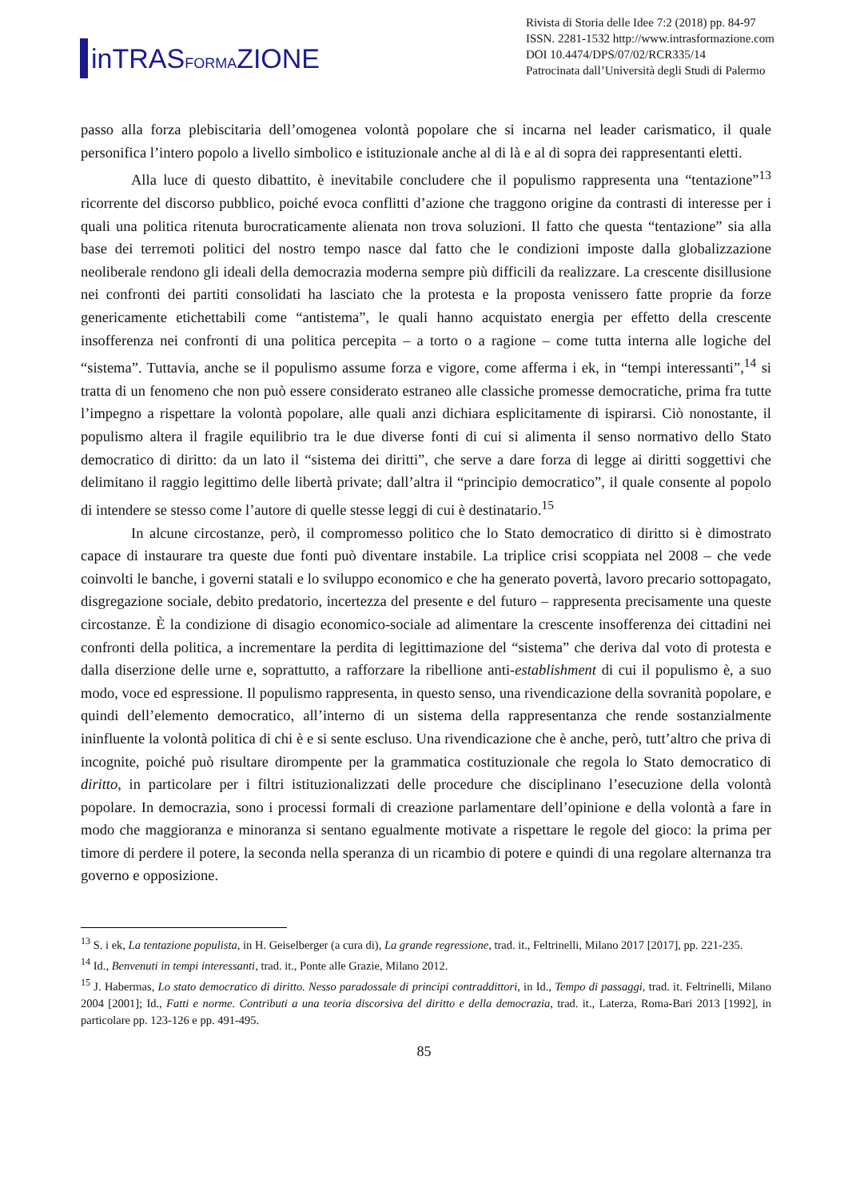inTRASFORMAZIONE
Rivista di Storia delle Idee 7:2 (2018) pp. 84-97
ISSN. 2281-1532 http://www.intrasformazione.com
DOI 10.4474/DPS/07/02/RCR335/14
Patrocinata dall’Università degli Studi di Palermo
passo alla forza plebiscitaria dell’omogenea volontà popolare che si incarna nel leader carismatico, il quale personifica l’intero popolo a livello simbolico e istituzionale anche al di là e al di sopra dei rappresentanti eletti.
Alla luce di questo dibattito, è inevitabile concludere che il populismo rappresenta una “tentazione”<sup>13</sup> ricorrente del discorso pubblico, poiché evoca conflitti d’azione che traggono origine da contrasti di interesse per i quali una politica ritenuta burocraticamente alienata non trova soluzioni. Il fatto che questa “tentazione” sia alla base dei terremoti politici del nostro tempo nasce dal fatto che le condizioni imposte dalla globalizzazione neoliberale rendono gli ideali della democrazia moderna sempre più difficili da realizzare. La crescente disillusione nei confronti dei partiti consolidati ha lasciato che la protesta e la proposta venissero fatte proprie da forze genericamente etichettabili come “antistema”, le quali hanno acquistato energia per effetto della crescente insofferenza nei confronti di una politica percepita – a torto o a ragione – come tutta interna alle logiche del “sistema”. Tuttavia, anche se il populismo assume forza e vigore, come afferma i ek, in “tempi interessanti”,<sup>14</sup> si tratta di un fenomeno che non può essere considerato estraneo alle classiche promesse democratiche, prima fra tutte l’impegno a rispettare la volontà popolare, alle quali anzi dichiara esplicitamente di ispirarsi. Ciò nonostante, il populismo altera il fragile equilibrio tra le due diverse fonti di cui si alimenta il senso normativo dello Stato democratico di diritto: da un lato il “sistema dei diritti”, che serve a dare forza di legge ai diritti soggettivi che delimitano il raggio legittimo delle libertà private; dall’altra il “principio democratico”, il quale consente al popolo di intendere se stesso come l’autore di quelle stesse leggi di cui è destinatario.<sup>15</sup>
In alcune circostanze, però, il compromesso politico che lo Stato democratico di diritto si è dimostrato capace di instaurare tra queste due fonti può diventare instabile. La triplice crisi scoppiata nel 2008 – che vede coinvolti le banche, i governi statali e lo sviluppo economico e che ha generato povertà, lavoro precario sottopagato, disgregazione sociale, debito predatorio, incertezza del presente e del futuro – rappresenta precisamente una queste circostanze. È la condizione di disagio economico-sociale ad alimentare la crescente insofferenza dei cittadini nei confronti della politica, a incrementare la perdita di legittimazione del “sistema” che deriva dal voto di protesta e dalla diserzione delle urne e, soprattutto, a rafforzare la ribellione anti-establishment di cui il populismo è, a suo modo, voce ed espressione. Il populismo rappresenta, in questo senso, una rivendicazione della sovranità popolare, e quindi dell’elemento democratico, all’interno di un sistema della rappresentanza che rende sostanzialmente ininfluente la volontà politica di chi è e si sente escluso. Una rivendicazione che è anche, però, tutt’altro che priva di incognite, poiché può risultare dirompente per la grammatica costituzionale che regola lo Stato democratico di diritto, in particolare per i filtri istituzionalizzati delle procedure che disciplinano l’esecuzione della volontà popolare. In democrazia, sono i processi formali di creazione parlamentare dell’opinione e della volontà a fare in modo che maggioranza e minoranza si sentano egualmente motivate a rispettare le regole del gioco: la prima per timore di perdere il potere, la seconda nella speranza di un ricambio di potere e quindi di una regolare alternanza tra governo e opposizione.
<sup>13</sup> S. i ek, La tentazione populista, in H. Geiselberger (a cura di), La grande regressione, trad. it., Feltrinelli, Milano 2017 [2017], pp. 221-235.
<sup>14</sup> Id., Benvenuti in tempi interessanti, trad. it., Ponte alle Grazie, Milano 2012.
<sup>15</sup> J. Habermas, Lo stato democratico di diritto. Nesso paradossale di principi contraddittori, in Id., Tempo di passaggi, trad. it. Feltrinelli, Milano 2004 [2001]; Id., Fatti e norme. Contributi a una teoria discorsiva del diritto e della democrazia, trad. it., Laterza, Roma-Bari 2013 [1992], in particolare pp. 123-126 e pp. 491-495.
85